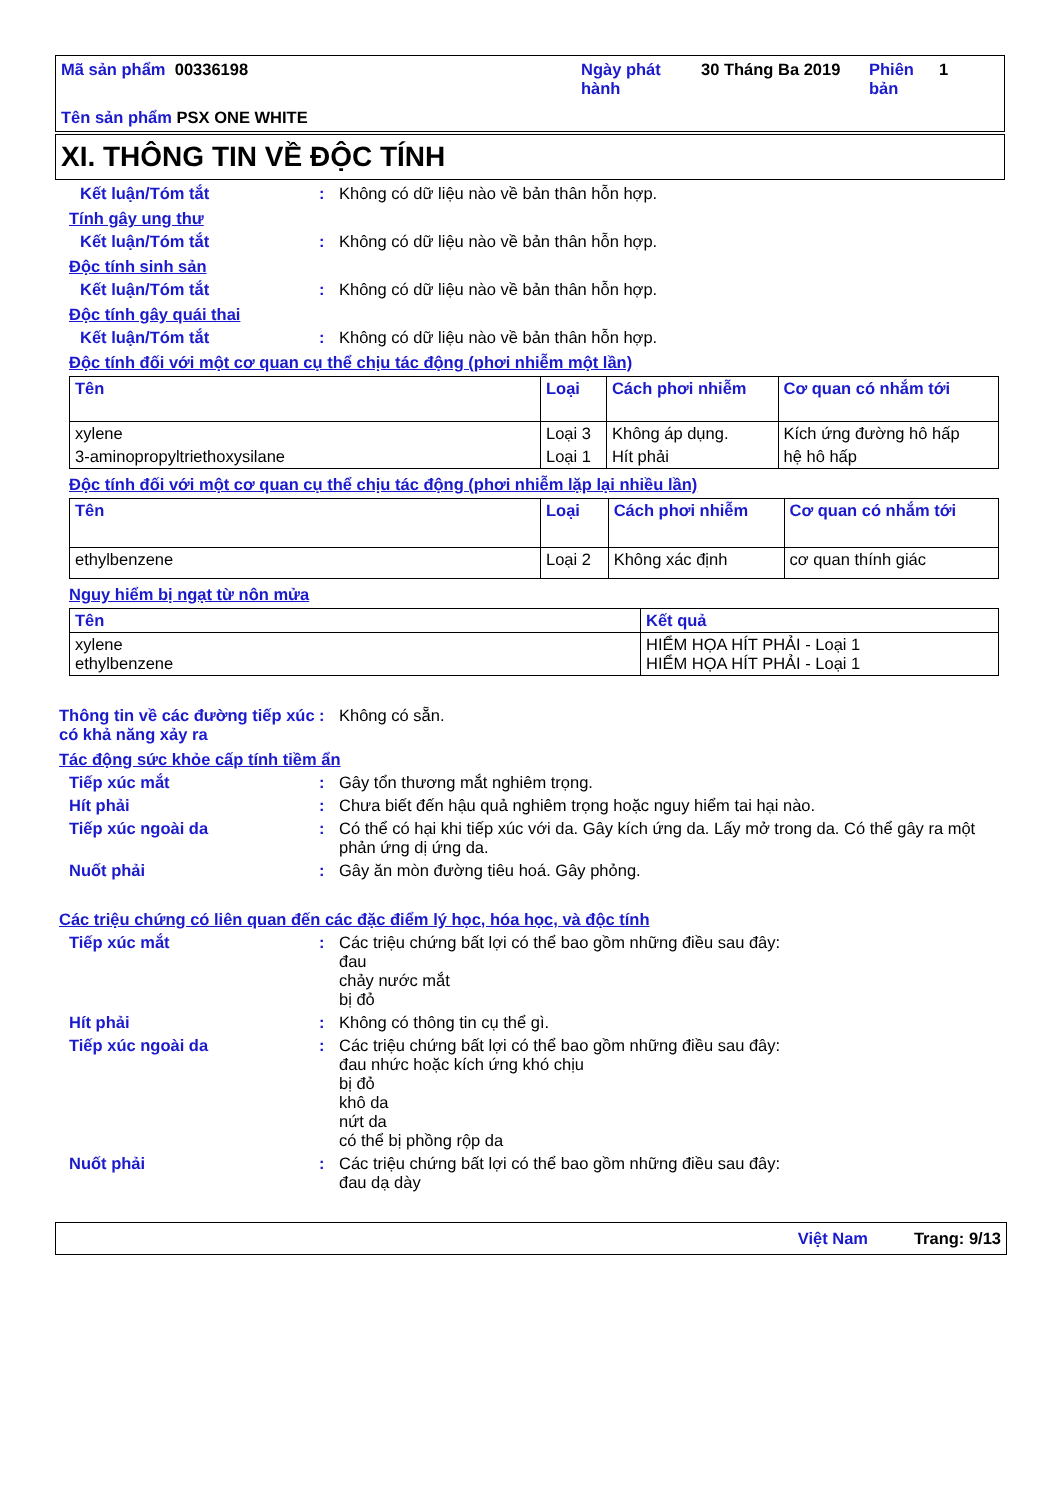Mã sản phẩm 00336198
Ngày phát hành
30 Tháng Ba 2019
Phiên bản
1
Tên sản phẩm PSX ONE WHITE
XI. THÔNG TIN VỀ ĐỘC TÍNH
Kết luận/Tóm tắt: Không có dữ liệu nào về bản thân hỗn hợp.
Tính gây ung thư
Kết luận/Tóm tắt: Không có dữ liệu nào về bản thân hỗn hợp.
Độc tính sinh sản
Kết luận/Tóm tắt: Không có dữ liệu nào về bản thân hỗn hợp.
Độc tính gây quái thai
Kết luận/Tóm tắt: Không có dữ liệu nào về bản thân hỗn hợp.
Độc tính đối với một cơ quan cụ thể chịu tác động (phơi nhiễm một lần)
| Tên | Loại | Cách phơi nhiễm | Cơ quan có nhắm tới |
| --- | --- | --- | --- |
| xylene | Loại 3 | Không áp dụng. | Kích ứng đường hô hấp |
| 3-aminopropyltriethoxysilane | Loại 1 | Hít phải | hệ hô hấp |
Độc tính đối với một cơ quan cụ thể chịu tác động (phơi nhiễm lặp lại nhiều lần)
| Tên | Loại | Cách phơi nhiễm | Cơ quan có nhắm tới |
| --- | --- | --- | --- |
| ethylbenzene | Loại 2 | Không xác định | cơ quan thính giác |
Nguy hiểm bị ngạt từ nôn mửa
| Tên | Kết quả |
| --- | --- |
| xylene ethylbenzene | HIỂM HỌA HÍT PHẢI - Loại 1 HIỂM HỌA HÍT PHẢI - Loại 1 |
Thông tin về các đường tiếp xúc có khả năng xảy ra: Không có sẵn.
Tác động sức khỏe cấp tính tiềm ẩn
Tiếp xúc mắt: Gây tổn thương mắt nghiêm trọng.
Hít phải: Chưa biết đến hậu quả nghiêm trọng hoặc nguy hiểm tai hại nào.
Tiếp xúc ngoài da: Có thể có hại khi tiếp xúc với da. Gây kích ứng da. Lấy mở trong da. Có thể gây ra một phản ứng dị ứng da.
Nuốt phải: Gây ăn mòn đường tiêu hoá. Gây phỏng.
Các triệu chứng có liên quan đến các đặc điểm lý học, hóa học, và độc tính
Tiếp xúc mắt: Các triệu chứng bất lợi có thể bao gồm những điều sau đây:
đau
chảy nước mắt
bị đỏ
Hít phải: Không có thông tin cụ thể gì.
Tiếp xúc ngoài da: Các triệu chứng bất lợi có thể bao gồm những điều sau đây:
đau nhức hoặc kích ứng khó chịu
bị đỏ
khô da
nứt da
có thể bị phồng rộp da
Nuốt phải: Các triệu chứng bất lợi có thể bao gồm những điều sau đây:
đau dạ dày
Việt Nam Trang: 9/13